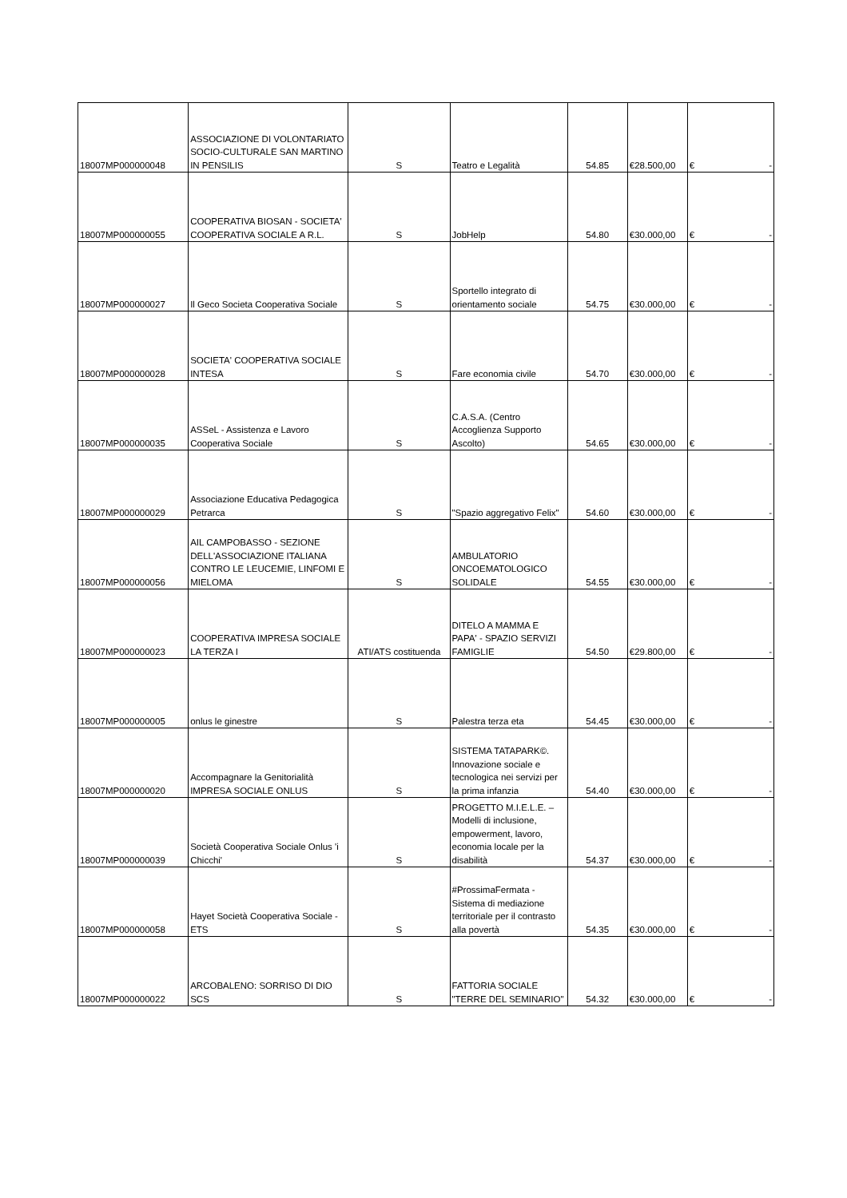| 18007MP000000048 | ASSOCIAZIONE DI VOLONTARIATO SOCIO-CULTURALE SAN MARTINO IN PENSILIS | S | Teatro e Legalità | 54.85 | €28.500,00 | € - |
| 18007MP000000055 | COOPERATIVA BIOSAN - SOCIETA' COOPERATIVA SOCIALE A R.L. | S | JobHelp | 54.80 | €30.000,00 | € - |
| 18007MP000000027 | Il Geco Societa Cooperativa Sociale | S | Sportello integrato di orientamento sociale | 54.75 | €30.000,00 | € - |
| 18007MP000000028 | SOCIETA' COOPERATIVA SOCIALE INTESA | S | Fare economia civile | 54.70 | €30.000,00 | € - |
| 18007MP000000035 | ASSeL - Assistenza e Lavoro Cooperativa Sociale | S | C.A.S.A. (Centro Accoglienza Supporto Ascolto) | 54.65 | €30.000,00 | € - |
| 18007MP000000029 | Associazione Educativa Pedagogica Petrarca | S | "Spazio aggregativo Felix" | 54.60 | €30.000,00 | € - |
| 18007MP000000056 | AIL CAMPOBASSO - SEZIONE DELL'ASSOCIAZIONE ITALIANA CONTRO LE LEUCEMIE, LINFOMI E MIELOMA | S | AMBULATORIO ONCOEMATOLOGICO SOLIDALE | 54.55 | €30.000,00 | € - |
| 18007MP000000023 | COOPERATIVA IMPRESA SOCIALE LA TERZA I | ATI/ATS costituenda | DITELO A MAMMA E PAPA' - SPAZIO SERVIZI FAMIGLIE | 54.50 | €29.800,00 | € - |
| 18007MP000000005 | onlus le ginestre | S | Palestra terza eta | 54.45 | €30.000,00 | € - |
| 18007MP000000020 | Accompagnare la Genitorialità IMPRESA SOCIALE ONLUS | S | SISTEMA TATAPARK©. Innovazione sociale e tecnologica nei servizi per la prima infanzia | 54.40 | €30.000,00 | € - |
| 18007MP000000039 | Società Cooperativa Sociale Onlus 'i Chicchi' | S | PROGETTO M.I.E.L.E. – Modelli di inclusione, empowerment, lavoro, economia locale per la disabilità | 54.37 | €30.000,00 | € - |
| 18007MP000000058 | Hayet Società Cooperativa Sociale - ETS | S | #ProssimaFermata - Sistema di mediazione territoriale per il contrasto alla povertà | 54.35 | €30.000,00 | € - |
| 18007MP000000022 | ARCOBALENO: SORRISO DI DIO SCS | S | FATTORIA SOCIALE "TERRE DEL SEMINARIO" | 54.32 | €30.000,00 | € - |